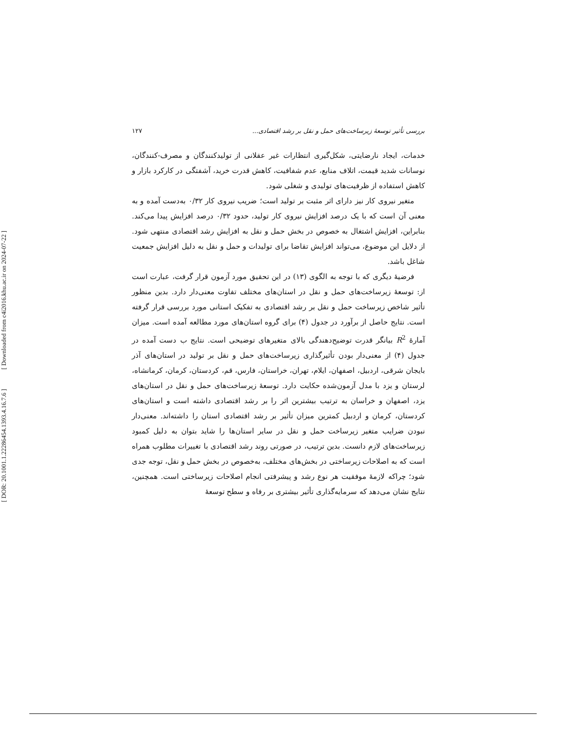[ Downloaded from c4i2016.khu.ac.ir on 2024-07-22 ]
[ DOR: 20.1001.1.22286454.1393.4.16.7.6 ]
بررسی تأثیر توسعهٔ زیرساخت‌های حمل و نقل بر رشد اقتصادی... ۱۲۷
خدمات، ایجاد نارضایتی، شکل‌گیری انتظارات غیر عقلانی از تولیدکنندگان و مصرف-کنندگان، نوسانات شدید قیمت، اتلاف منابع، عدم شفافیت، کاهش قدرت خرید، آشفتگی در کارکرد بازار و کاهش استفاده از ظرفیت‌های تولیدی و شغلی شود.
متغیر نیروی کار نیز دارای اثر مثبت بر تولید است؛ ضریب نیروی کار ۰/۳۲ به‌دست آمده و به معنی آن است که با یک درصد افزایش نیروی کار تولید، حدود ۰/۳۲ درصد افزایش پیدا می‌کند. بنابراین، افزایش اشتغال به خصوص در بخش حمل و نقل به افزایش رشد اقتصادی منتهی شود. از دلایل این موضوع، می‌تواند افزایش تقاضا برای تولیدات و حمل و نقل به دلیل افزایش جمعیت شاغل باشد.
فرضیهٔ دیگری که با توجه به الگوی (۱۳) در این تحقیق مورد آزمون قرار گرفت، عبارت است از: توسعهٔ زیرساخت‌های حمل و نقل در استان‌های مختلف تفاوت معنی‌دار دارد. بدین منظور تأثیر شاخص زیرساخت حمل و نقل بر رشد اقتصادی به تفکیک استانی مورد بررسی قرار گرفته است. نتایج حاصل از برآورد در جدول (۴) برای گروه استان‌های مورد مطالعه آمده است. میزان آمارهٔ R<sup>2</sup> بیانگر قدرت توضیح‌دهندگی بالای متغیرهای توضیحی است. نتایج ب دست آمده در جدول (۴) از معنی‌دار بودن تأثیرگذاری زیرساخت‌های حمل و نقل بر تولید در استان‌های آذر بایجان شرقی، اردبیل، اصفهان، ایلام، تهران، خراستان، فارس، قم، کردستان، کرمان، کرمانشاه، لرستان و یزد با مدل آزمون‌شده حکایت دارد. توسعهٔ زیرساخت‌های حمل و نقل در استان‌های یزد، اصفهان و خراسان به ترتیب بیشترین اثر را بر رشد اقتصادی داشته است و استان‌های کردستان، کرمان و اردبیل کمترین میزان تأثیر بر رشد اقتصادی استان را داشته‌اند. معنی‌دار نبودن ضرایب متغیر زیرساخت حمل و نقل در سایر استان‌ها را شاید بتوان به دلیل کمبود زیرساخت‌های لازم دانست. بدین ترتیب، در صورتی روند رشد اقتصادی با تغییرات مطلوب همراه است که به اصلاحات زیرساختی در بخش‌های مختلف، به‌خصوص در بخش حمل و نقل، توجه جدی شود؛ چراکه لازمهٔ موفقیت هر نوع رشد و پیشرفتی انجام اصلاحات زیرساختی است. همچنین، نتایج نشان می‌دهد که سرمایه‌گذاری تأثیر بیشتری بر رفاه و سطح توسعهٔ